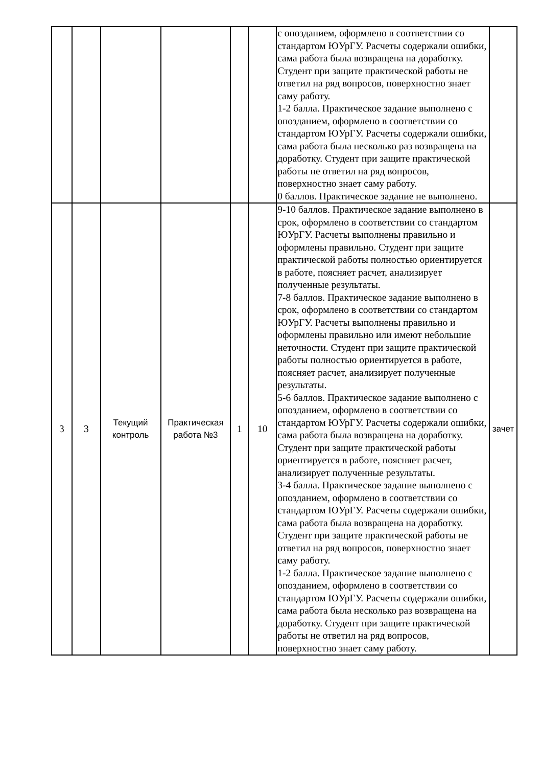| | | | | | | с опозданием, оформлено в соответствии со стандартом ЮУрГУ. Расчеты содержали ошибки, сама работа была возвращена на доработку. Студент при защите практической работы не ответил на ряд вопросов, поверхностно знает саму работу. 1-2 балла. Практическое задание выполнено с опозданием, оформлено в соответствии со стандартом ЮУрГУ. Расчеты содержали ошибки, сама работа была несколько раз возвращена на доработку. Студент при защите практической работы не ответил на ряд вопросов, поверхностно знает саму работу. 0 баллов. Практическое задание не выполнено. | |
| 3 | 3 | Текущий контроль | Практическая работа №3 | 1 | 10 | 9-10 баллов. Практическое задание выполнено в срок, оформлено в соответствии со стандартом ЮУрГУ. Расчеты выполнены правильно и оформлены правильно. Студент при защите практической работы полностью ориентируется в работе, поясняет расчет, анализирует полученные результаты. 7-8 баллов. Практическое задание выполнено в срок, оформлено в соответствии со стандартом ЮУрГУ. Расчеты выполнены правильно и оформлены правильно или имеют небольшие неточности. Студент при защите практической работы полностью ориентируется в работе, поясняет расчет, анализирует полученные результаты. 5-6 баллов. Практическое задание выполнено с опозданием, оформлено в соответствии со стандартом ЮУрГУ. Расчеты содержали ошибки, сама работа была возвращена на доработку. Студент при защите практической работы ориентируется в работе, поясняет расчет, анализирует полученные результаты. 3-4 балла. Практическое задание выполнено с опозданием, оформлено в соответствии со стандартом ЮУрГУ. Расчеты содержали ошибки, сама работа была возвращена на доработку. Студент при защите практической работы не ответил на ряд вопросов, поверхностно знает саму работу. 1-2 балла. Практическое задание выполнено с опозданием, оформлено в соответствии со стандартом ЮУрГУ. Расчеты содержали ошибки, сама работа была несколько раз возвращена на доработку. Студент при защите практической работы не ответил на ряд вопросов, поверхностно знает саму работу. | зачет |